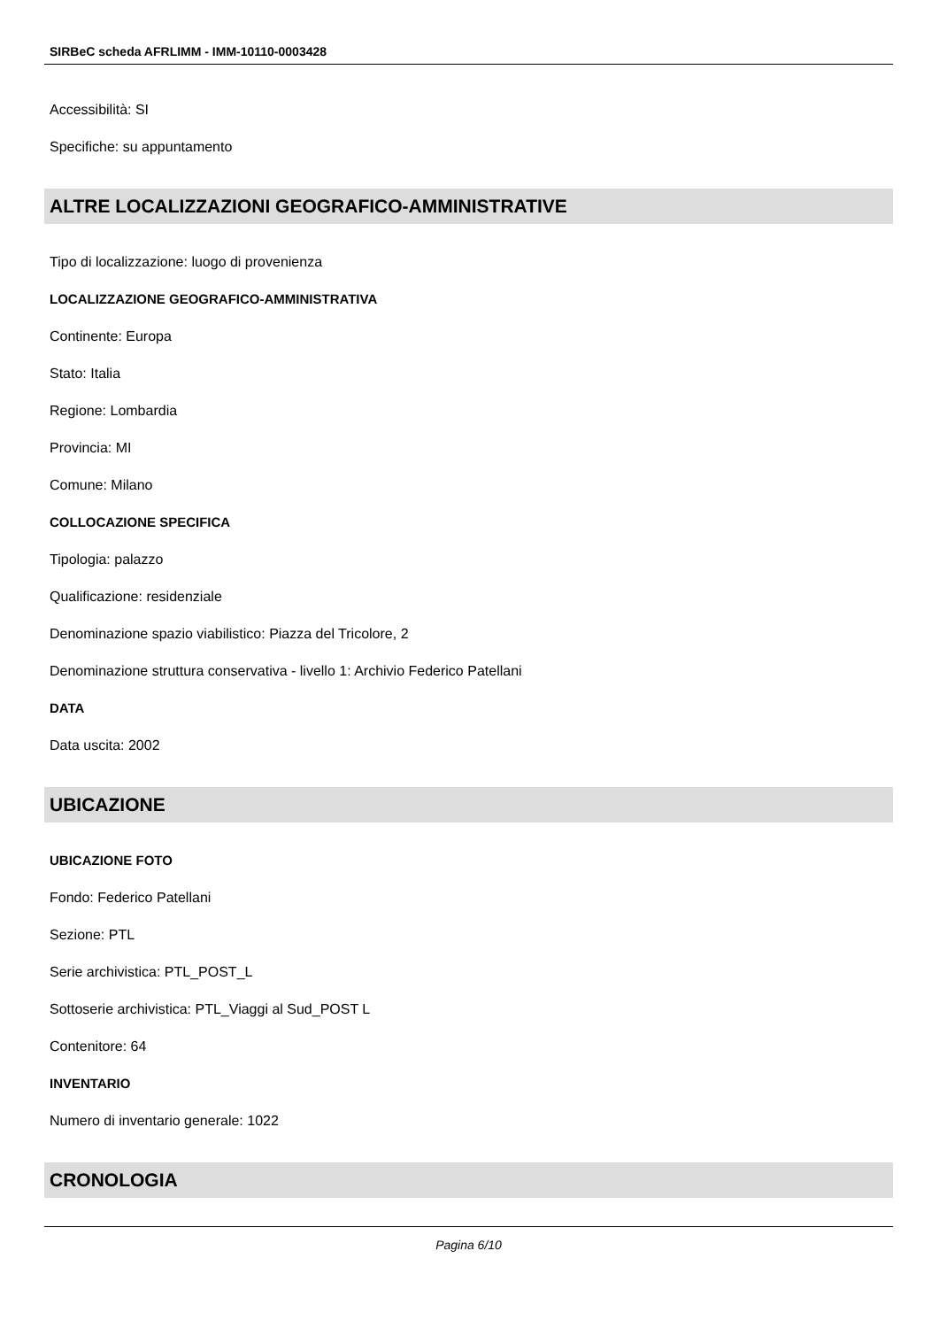SIRBeC scheda AFRLIMM - IMM-10110-0003428
Accessibilità: SI
Specifiche: su appuntamento
ALTRE LOCALIZZAZIONI GEOGRAFICO-AMMINISTRATIVE
Tipo di localizzazione: luogo di provenienza
LOCALIZZAZIONE GEOGRAFICO-AMMINISTRATIVA
Continente: Europa
Stato: Italia
Regione: Lombardia
Provincia: MI
Comune: Milano
COLLOCAZIONE SPECIFICA
Tipologia: palazzo
Qualificazione: residenziale
Denominazione spazio viabilistico: Piazza del Tricolore, 2
Denominazione struttura conservativa - livello 1: Archivio Federico Patellani
DATA
Data uscita: 2002
UBICAZIONE
UBICAZIONE FOTO
Fondo: Federico Patellani
Sezione: PTL
Serie archivistica: PTL_POST_L
Sottoserie archivistica: PTL_Viaggi al Sud_POST L
Contenitore: 64
INVENTARIO
Numero di inventario generale: 1022
CRONOLOGIA
Pagina 6/10